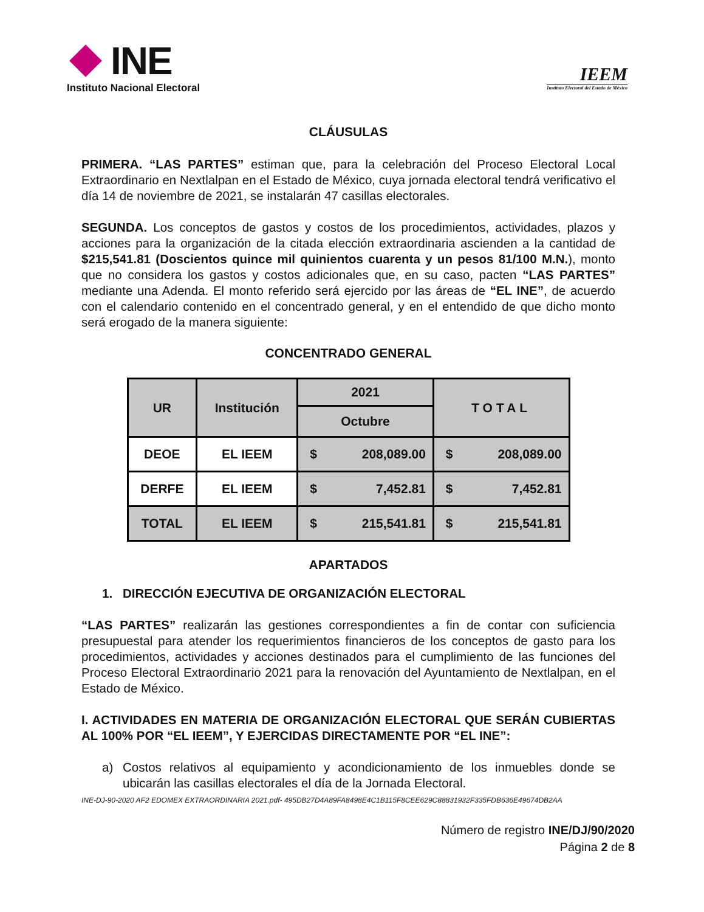INE
Instituto Nacional Electoral
IEEM
Instituto Electoral del Estado de México
CLÁUSULAS
PRIMERA. “LAS PARTES” estiman que, para la celebración del Proceso Electoral Local Extraordinario en Nextlalpan en el Estado de México, cuya jornada electoral tendrá verificativo el día 14 de noviembre de 2021, se instalarán 47 casillas electorales.
SEGUNDA. Los conceptos de gastos y costos de los procedimientos, actividades, plazos y acciones para la organización de la citada elección extraordinaria ascienden a la cantidad de $215,541.81 (Doscientos quince mil quinientos cuarenta y un pesos 81/100 M.N.), monto que no considera los gastos y costos adicionales que, en su caso, pacten “LAS PARTES” mediante una Adenda. El monto referido será ejercido por las áreas de “EL INE”, de acuerdo con el calendario contenido en el concentrado general, y en el entendido de que dicho monto será erogado de la manera siguiente:
CONCENTRADO GENERAL
| UR | Institución | 2021 | TOTAL |
| --- | --- | --- | --- |
| | | Octubre | |
| DEOE | EL IEEM | $ 208,089.00 | $ 208,089.00 |
| DERFE | EL IEEM | $ 7,452.81 | $ 7,452.81 |
| TOTAL | EL IEEM | $ 215,541.81 | $ 215,541.81 |
APARTADOS
1. DIRECCIÓN EJECUTIVA DE ORGANIZACIÓN ELECTORAL
“LAS PARTES” realizarán las gestiones correspondientes a fin de contar con suficiencia presupuestal para atender los requerimientos financieros de los conceptos de gasto para los procedimientos, actividades y acciones destinados para el cumplimiento de las funciones del Proceso Electoral Extraordinario 2021 para la renovación del Ayuntamiento de Nextlalpan, en el Estado de México.
I. ACTIVIDADES EN MATERIA DE ORGANIZACIÓN ELECTORAL QUE SERÁN CUBIERTAS AL 100% POR “EL IEEM”, Y EJERCIDAS DIRECTAMENTE POR “EL INE”:
a) Costos relativos al equipamiento y acondicionamiento de los inmuebles donde se ubicarán las casillas electorales el día de la Jornada Electoral.
INE-DJ-90-2020 AF2 EDOMEX EXTRAORDINARIA 2021.pdf- 495DB27D4A89FA8498E4C1B115F8CEE629C88831932F335FDB636E49674DB2AA
Número de registro INE/DJ/90/2020
Página 2 de 8